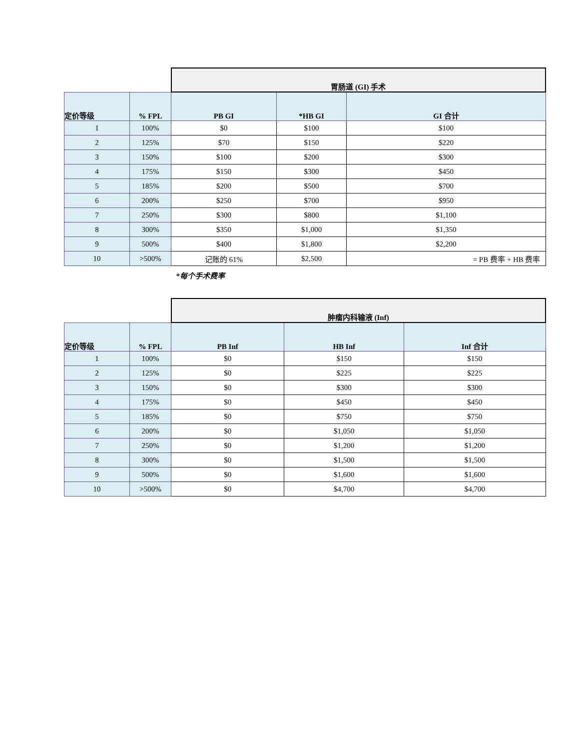| | | 胃肠道 (GI) 手术 | | |
| 定价等级 | % FPL | PB GI | *HB GI | GI 合计 |
| 1 | 100% | $0 | $100 | $100 |
| 2 | 125% | $70 | $150 | $220 |
| 3 | 150% | $100 | $200 | $300 |
| 4 | 175% | $150 | $300 | $450 |
| 5 | 185% | $200 | $500 | $700 |
| 6 | 200% | $250 | $700 | $950 |
| 7 | 250% | $300 | $800 | $1,100 |
| 8 | 300% | $350 | $1,000 | $1,350 |
| 9 | 500% | $400 | $1,800 | $2,200 |
| 10 | >500% | 记账的 61% | $2,500 | = PB 费率 + HB 费率 |
*每个手术费率
| | | 肿瘤内科输液 (Inf) | | |
| 定价等级 | % FPL | PB Inf | HB Inf | Inf 合计 |
| 1 | 100% | $0 | $150 | $150 |
| 2 | 125% | $0 | $225 | $225 |
| 3 | 150% | $0 | $300 | $300 |
| 4 | 175% | $0 | $450 | $450 |
| 5 | 185% | $0 | $750 | $750 |
| 6 | 200% | $0 | $1,050 | $1,050 |
| 7 | 250% | $0 | $1,200 | $1,200 |
| 8 | 300% | $0 | $1,500 | $1,500 |
| 9 | 500% | $0 | $1,600 | $1,600 |
| 10 | >500% | $0 | $4,700 | $4,700 |